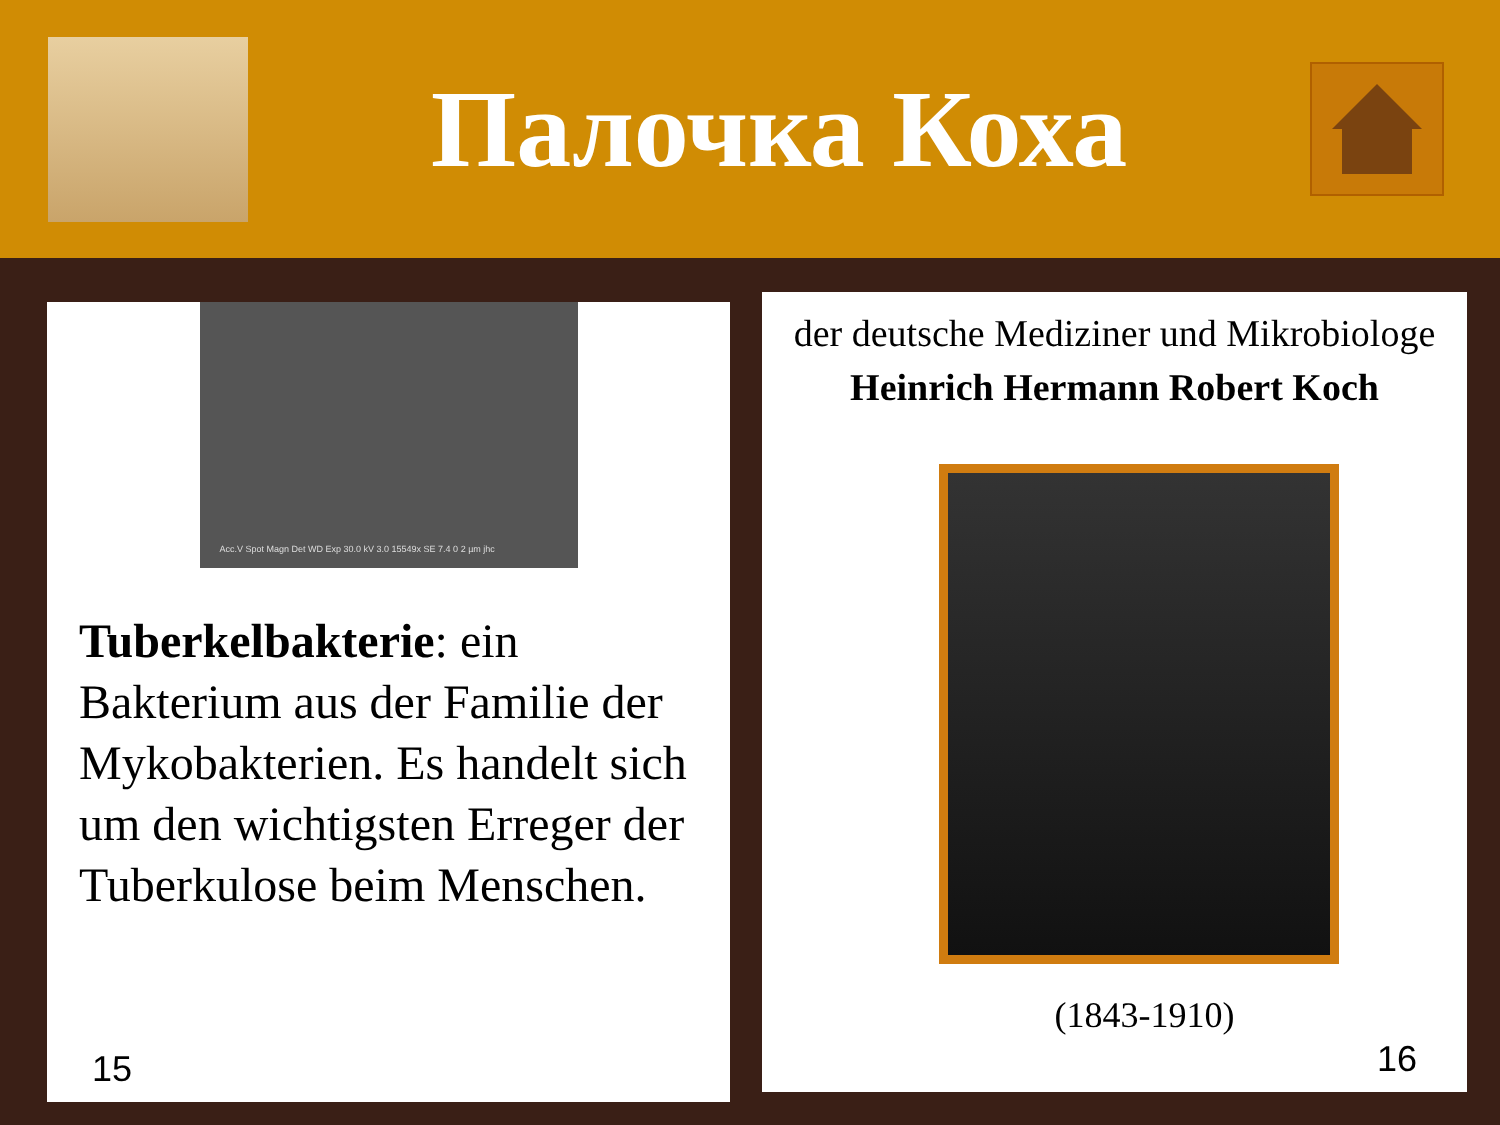Палочка Коха
Acc.V Spot Magn Det WD Exp 30.0 kV 3.0 15549x SE 7.4 0 2 µm jhc
Tuberkelbakterie: ein Bakterium aus der Familie der Mykobakterien. Es handelt sich um den wichtigsten Erreger der Tuberkulose beim Menschen.
15
der deutsche Mediziner und Mikrobiologe
Heinrich Hermann Robert Koch
(1843-1910)
16